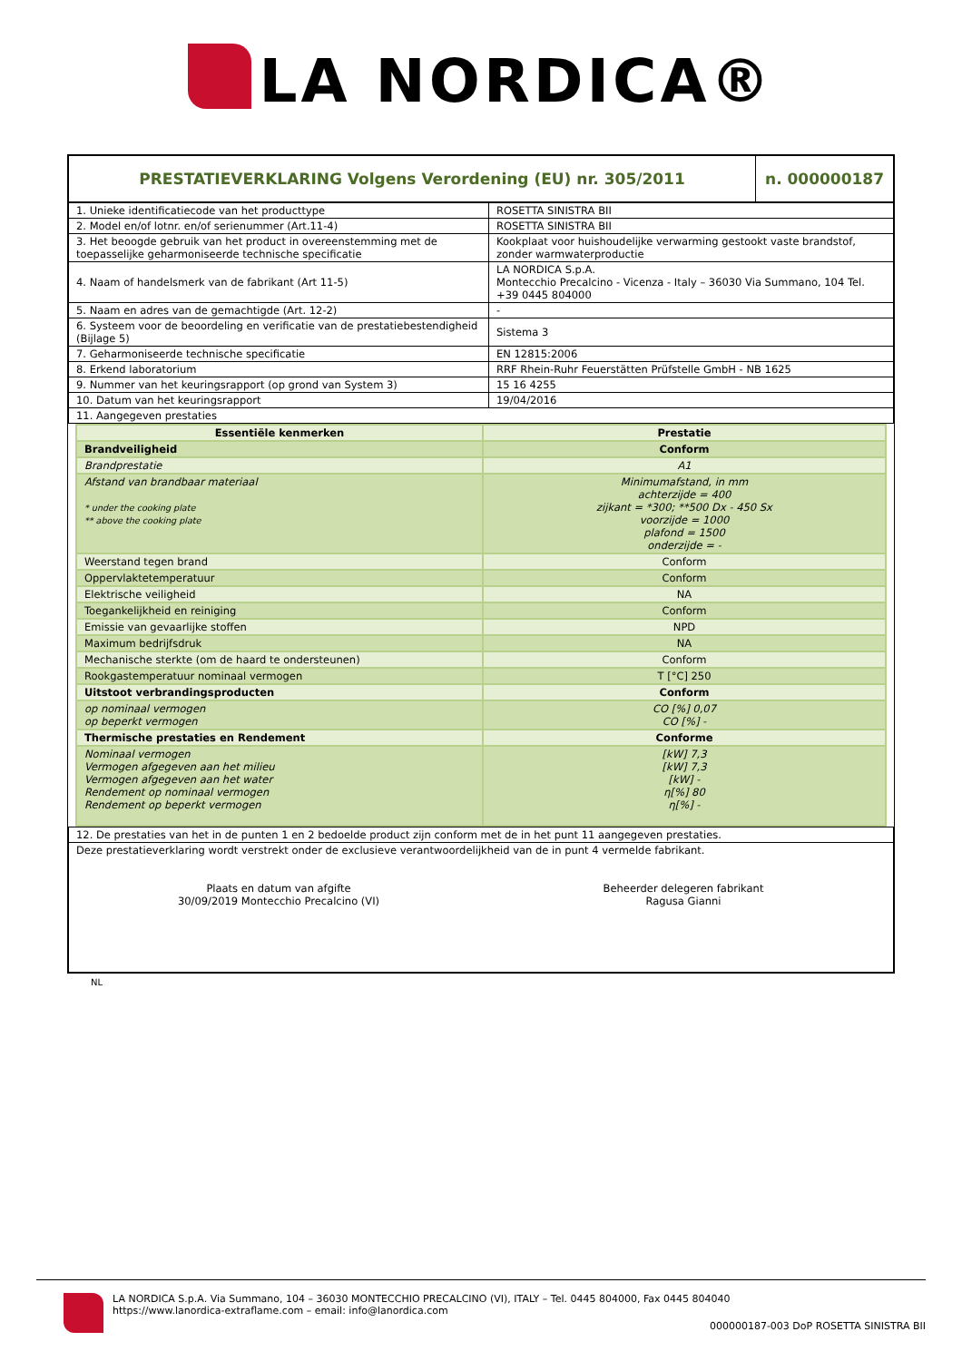LA NORDICA®
| PRESTATIEVERKLARING Volgens Verordening (EU) nr. 305/2011 | n. 000000187 |
| 1. Unieke identificatiecode van het producttype | ROSETTA SINISTRA BII |
| 2. Model en/of lotnr. en/of serienummer (Art.11-4) | ROSETTA SINISTRA BII |
| 3. Het beoogde gebruik van het product in overeenstemming met de toepasselijke geharmoniseerde technische specificatie | Kookplaat voor huishoudelijke verwarming gestookt vaste brandstof, zonder warmwaterproductie |
| 4. Naam of handelsmerk van de fabrikant (Art 11-5) | LA NORDICA S.p.A. Montecchio Precalcino - Vicenza - Italy – 36030 Via Summano, 104 Tel. +39 0445 804000 |
| 5. Naam en adres van de gemachtigde (Art. 12-2) | - |
| 6. Systeem voor de beoordeling en verificatie van de prestatiebestendigheid (Bijlage 5) | Sistema 3 |
| 7. Geharmoniseerde technische specificatie | EN 12815:2006 |
| 8. Erkend laboratorium | RRF Rhein-Ruhr Feuerstätten Prüfstelle GmbH - NB 1625 |
| 9. Nummer van het keuringsrapport (op grond van System 3) | 15 16 4255 |
| 10. Datum van het keuringsrapport | 19/04/2016 |
| 11. Aangegeven prestaties | |
| Essentiële kenmerken | Prestatie |
| Brandveiligheid | Conform |
| Brandprestatie | A1 |
| Afstand van brandbaar materiaal * under the cooking plate ** above the cooking plate | Minimumafstand, in mm achterzijde = 400 zijkant = *300; **500 Dx - 450 Sx voorzijde = 1000 plafond = 1500 onderzijde = - |
| Weerstand tegen brand | Conform |
| Oppervlaktetemperatuur | Conform |
| Elektrische veiligheid | NA |
| Toegankelijkheid en reiniging | Conform |
| Emissie van gevaarlijke stoffen | NPD |
| Maximum bedrijfsdruk | NA |
| Mechanische sterkte (om de haard te ondersteunen) | Conform |
| Rookgastemperatuur nominaal vermogen | T [°C] 250 |
| Uitstoot verbrandingsproducten | Conform |
| op nominaal vermogen op beperkt vermogen | CO [%] 0,07 CO [%] - |
| Thermische prestaties en Rendement | Conforme |
| Nominaal vermogen Vermogen afgegeven aan het milieu Vermogen afgegeven aan het water Rendement op nominaal vermogen Rendement op beperkt vermogen | [kW] 7,3 [kW] 7,3 [kW] - η[%] 80 η[%] - |
| 12. De prestaties van het in de punten 1 en 2 bedoelde product zijn conform met de in het punt 11 aangegeven prestaties. |
| Deze prestatieverklaring wordt verstrekt onder de exclusieve verantwoordelijkheid van de in punt 4 vermelde fabrikant. Plaats en datum van afgifte 30/09/2019 Montecchio Precalcino (VI) Beheerder delegeren fabrikant Ragusa Gianni |
NL
LA NORDICA S.p.A. Via Summano, 104 – 36030 MONTECCHIO PRECALCINO (VI), ITALY – Tel. 0445 804000, Fax 0445 804040
https://www.lanordica-extraflame.com – email: info@lanordica.com
000000187-003 DoP ROSETTA SINISTRA BII